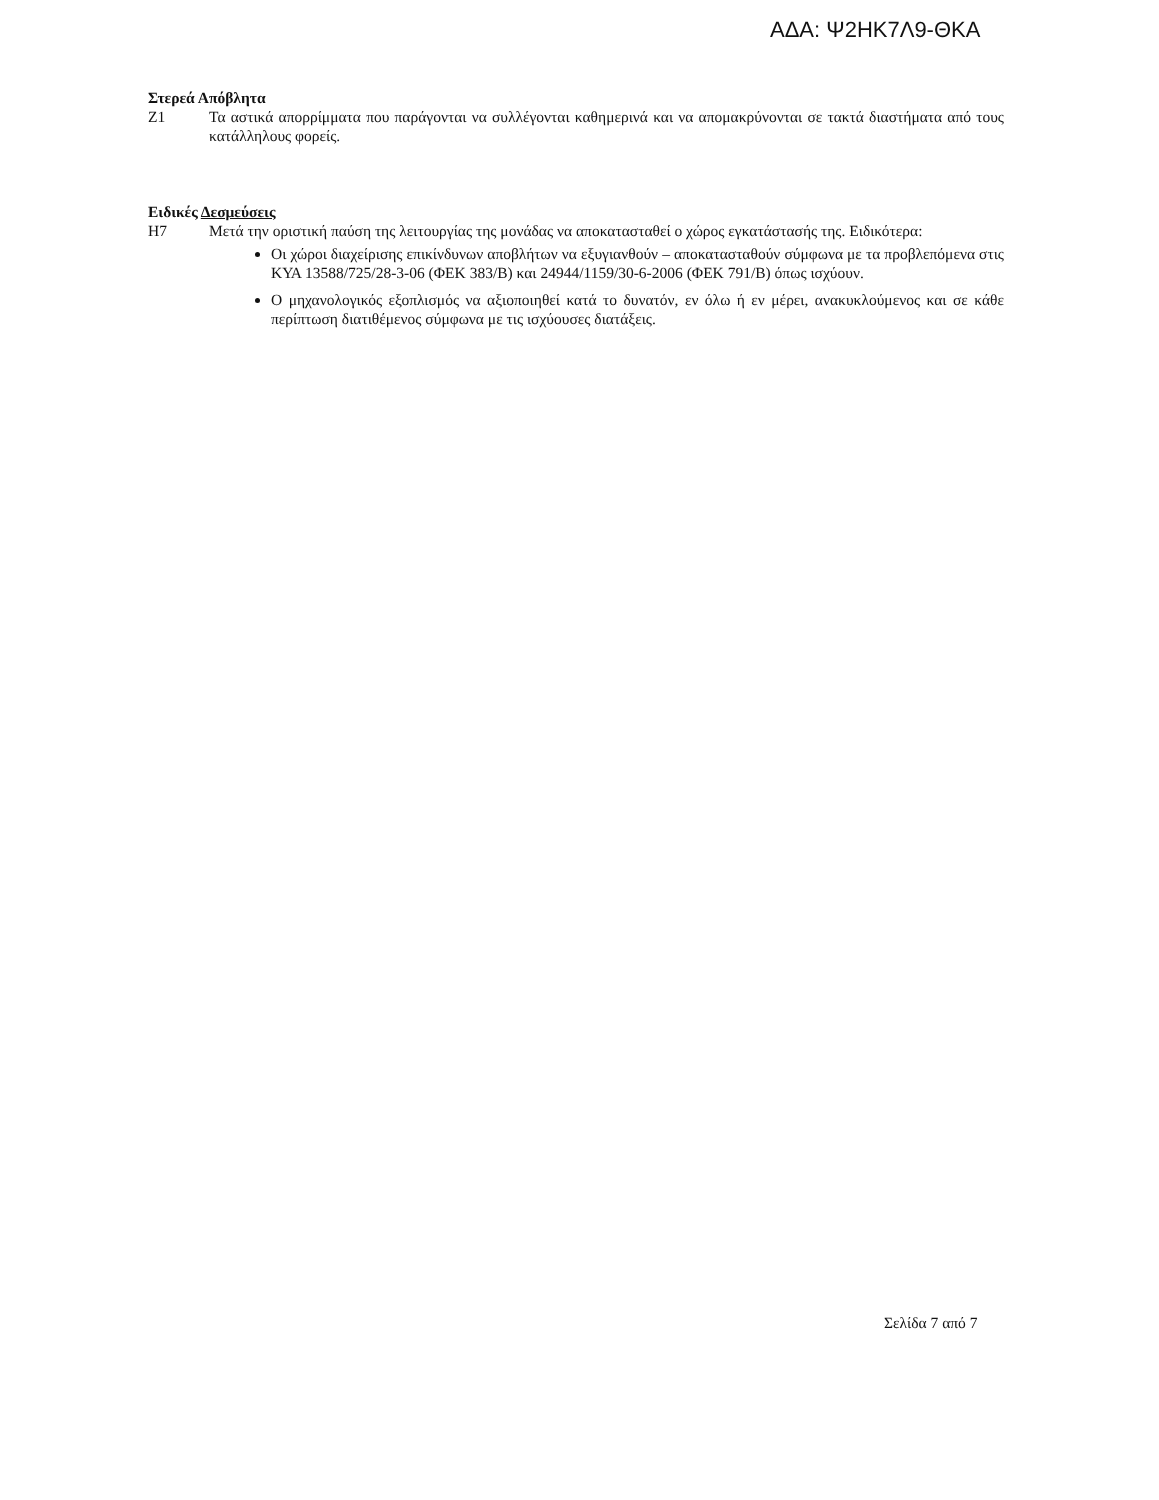ΑΔΑ: Ψ2ΗΚ7Λ9-ΘΚΑ
Στερεά Απόβλητα
Ζ1 Τα αστικά απορρίμματα που παράγονται να συλλέγονται καθημερινά και να απομακρύνονται σε τακτά διαστήματα από τους κατάλληλους φορείς.
Ειδικές Δεσμεύσεις
Η7 Μετά την οριστική παύση της λειτουργίας της μονάδας να αποκατασταθεί ο χώρος εγκατάστασής της. Ειδικότερα:
Οι χώροι διαχείρισης επικίνδυνων αποβλήτων να εξυγιανθούν – αποκατασταθούν σύμφωνα με τα προβλεπόμενα στις ΚΥΑ 13588/725/28-3-06 (ΦΕΚ 383/Β) και 24944/1159/30-6-2006 (ΦΕΚ 791/Β) όπως ισχύουν.
Ο μηχανολογικός εξοπλισμός να αξιοποιηθεί κατά το δυνατόν, εν όλω ή εν μέρει, ανακυκλούμενος και σε κάθε περίπτωση διατιθέμενος σύμφωνα με τις ισχύουσες διατάξεις.
Σελίδα 7 από 7